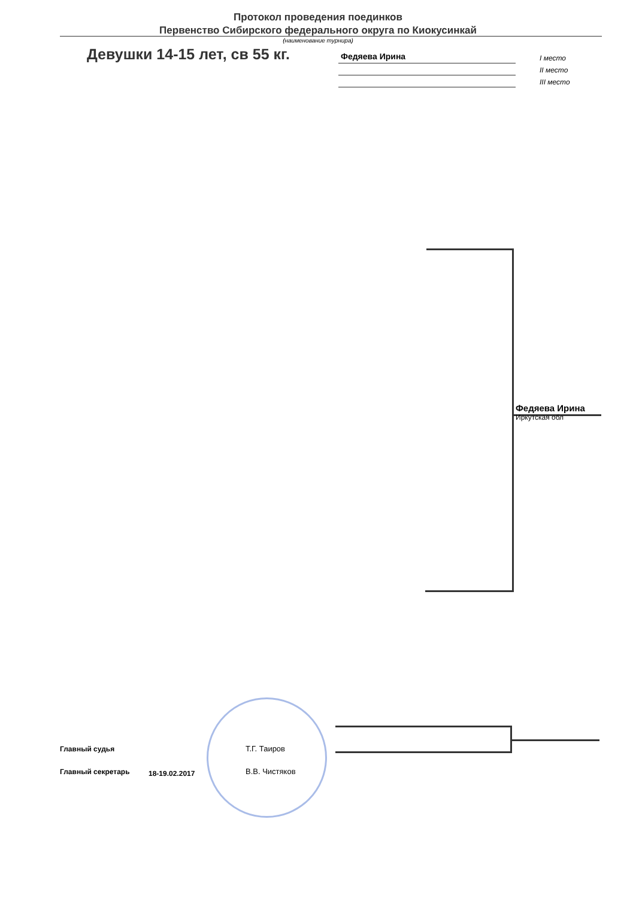Протокол проведения поединков
Первенство Сибирского федерального округа по Киокусинкай
(наименование турнира)
Девушки 14-15 лет, св 55 кг.
Федяева Ирина
I место
II место
III место
Федяева Ирина
Иркутская обл
Главный судья
Главный секретарь
Т.Г. Таиров
В.В. Чистяков
18-19.02.2017